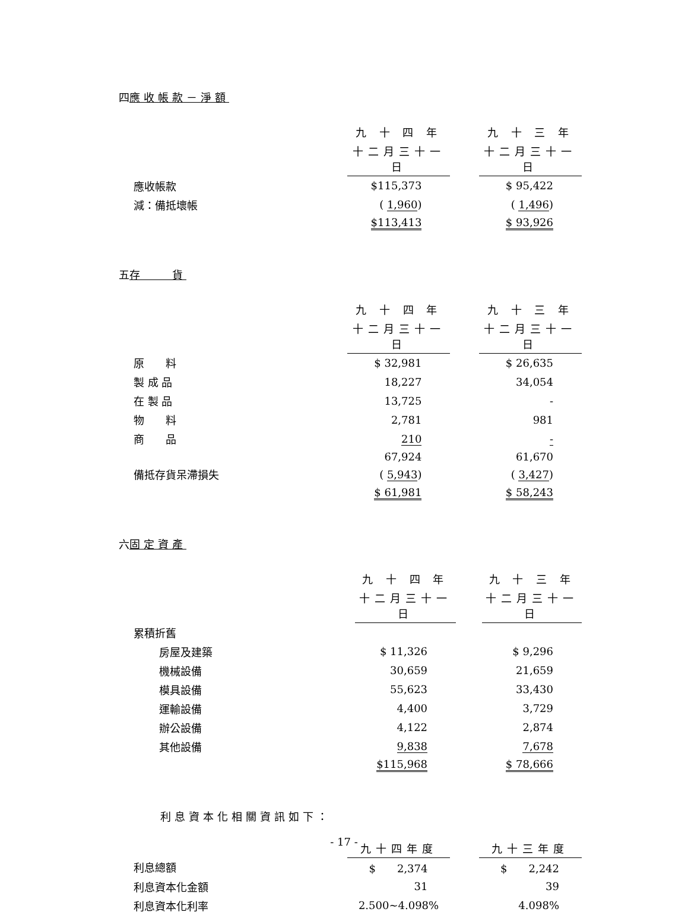四應收帳款－淨額
| | 九 十 四 年 | | 九 十 三 年 |
| | 十二月三十一日 | | 十二月三十一日 |
| 應收帳款 | $115,373 | | $ 95,422 |
| 減：備抵壞帳 | ( 1,960 ) | | ( 1,496 ) |
| | $113,413 | | $ 93,926 |
五存　　貨
| | 九 十 四 年 | | 九 十 三 年 |
| | 十二月三十一日 | | 十二月三十一日 |
| 原 料 | $ 32,981 | | $ 26,635 |
| 製 成 品 | 18,227 | | 34,054 |
| 在 製 品 | 13,725 | | - |
| 物 料 | 2,781 | | 981 |
| 商 品 | 210 | | - |
| | 67,924 | | 61,670 |
| 備抵存貨呆滯損失 | ( 5,943 ) | | ( 3,427 ) |
| | $ 61,981 | | $ 58,243 |
六固定資產
| | 九 十 四 年 | | 九 十 三 年 |
| | 十二月三十一日 | | 十二月三十一日 |
| 累積折舊 | | | |
| 房屋及建築 | $ 11,326 | | $ 9,296 |
| 機械設備 | 30,659 | | 21,659 |
| 模具設備 | 55,623 | | 33,430 |
| 運輸設備 | 4,400 | | 3,729 |
| 辦公設備 | 4,122 | | 2,874 |
| 其他設備 | 9,838 | | 7,678 |
| | $115,968 | | $ 78,666 |
利息資本化相關資訊如下：
| | 九十四年度 | | 九十三年度 |
| 利息總額 | $ 2,374 | | $ 2,242 |
| 利息資本化金額 | 31 | | 39 |
| 利息資本化利率 | 2.500~4.098% | | 4.098% |
- 17 -